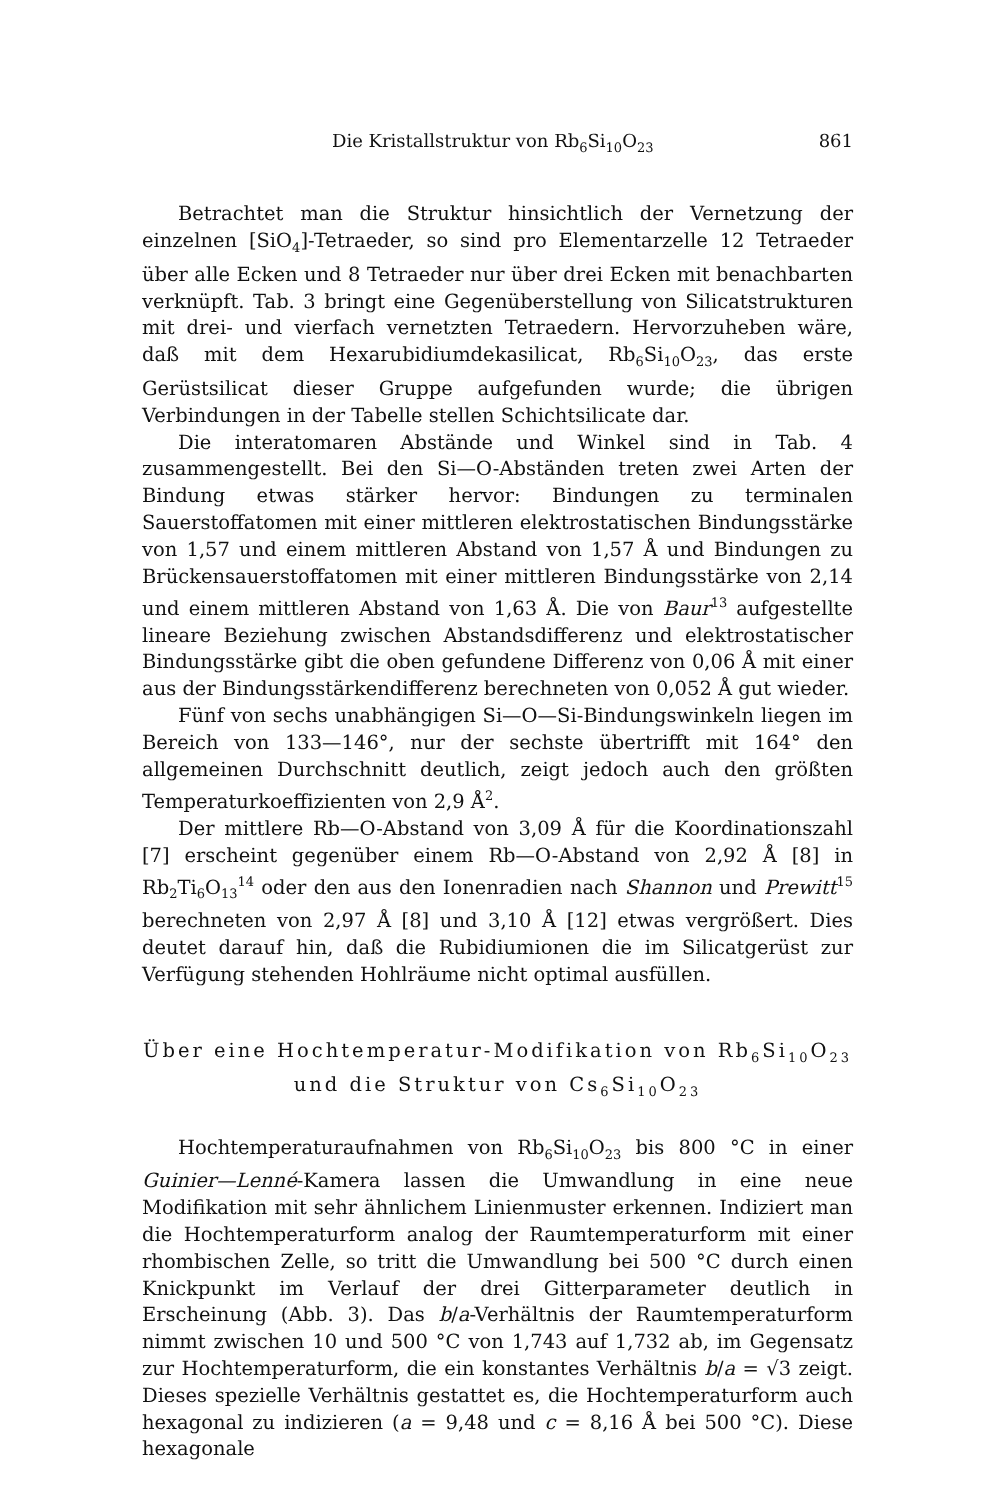Die Kristallstruktur von Rb<sub>6</sub>Si<sub>10</sub>O<sub>23</sub> 861
Betrachtet man die Struktur hinsichtlich der Vernetzung der einzelnen [SiO<sub>4</sub>]-Tetraeder, so sind pro Elementarzelle 12 Tetraeder über alle Ecken und 8 Tetraeder nur über drei Ecken mit benachbarten verknüpft. Tab. 3 bringt eine Gegenüberstellung von Silicatstrukturen mit drei- und vierfach vernetzten Tetraedern. Hervorzuheben wäre, daß mit dem Hexarubidiumdekasilicat, Rb<sub>6</sub>Si<sub>10</sub>O<sub>23</sub>, das erste Gerüstsilicat dieser Gruppe aufgefunden wurde; die übrigen Verbindungen in der Tabelle stellen Schichtsilicate dar.
Die interatomaren Abstände und Winkel sind in Tab. 4 zusammengestellt. Bei den Si—O-Abständen treten zwei Arten der Bindung etwas stärker hervor: Bindungen zu terminalen Sauerstoffatomen mit einer mittleren elektrostatischen Bindungsstärke von 1,57 und einem mittleren Abstand von 1,57 Å und Bindungen zu Brückensauerstoffatomen mit einer mittleren Bindungsstärke von 2,14 und einem mittleren Abstand von 1,63 Å. Die von Baur<sup>13</sup> aufgestellte lineare Beziehung zwischen Abstandsdifferenz und elektrostatischer Bindungsstärke gibt die oben gefundene Differenz von 0,06 Å mit einer aus der Bindungsstärkendifferenz berechneten von 0,052 Å gut wieder.
Fünf von sechs unabhängigen Si—O—Si-Bindungswinkeln liegen im Bereich von 133—146°, nur der sechste übertrifft mit 164° den allgemeinen Durchschnitt deutlich, zeigt jedoch auch den größten Temperaturkoeffizienten von 2,9 Å<sup>2</sup>.
Der mittlere Rb—O-Abstand von 3,09 Å für die Koordinationszahl [7] erscheint gegenüber einem Rb—O-Abstand von 2,92 Å [8] in Rb<sub>2</sub>Ti<sub>6</sub>O<sub>13</sub><sup>14</sup> oder den aus den Ionenradien nach Shannon und Prewitt<sup>15</sup> berechneten von 2,97 Å [8] und 3,10 Å [12] etwas vergrößert. Dies deutet darauf hin, daß die Rubidiumionen die im Silicatgerüst zur Verfügung stehenden Hohlräume nicht optimal ausfüllen.
Über eine Hochtemperatur-Modifikation von Rb<sub>6</sub>Si<sub>10</sub>O<sub>23</sub>
und die Struktur von Cs<sub>6</sub>Si<sub>10</sub>O<sub>23</sub>
Hochtemperaturaufnahmen von Rb<sub>6</sub>Si<sub>10</sub>O<sub>23</sub> bis 800 °C in einer Guinier—Lenné-Kamera lassen die Umwandlung in eine neue Modifikation mit sehr ähnlichem Linienmuster erkennen. Indiziert man die Hochtemperaturform analog der Raumtemperaturform mit einer rhombischen Zelle, so tritt die Umwandlung bei 500 °C durch einen Knickpunkt im Verlauf der drei Gitterparameter deutlich in Erscheinung (Abb. 3). Das b/a-Verhältnis der Raumtemperaturform nimmt zwischen 10 und 500 °C von 1,743 auf 1,732 ab, im Gegensatz zur Hochtemperaturform, die ein konstantes Verhältnis b/a = √3 zeigt. Dieses spezielle Verhältnis gestattet es, die Hochtemperaturform auch hexagonal zu indizieren (a = 9,48 und c = 8,16 Å bei 500 °C). Diese hexagonale